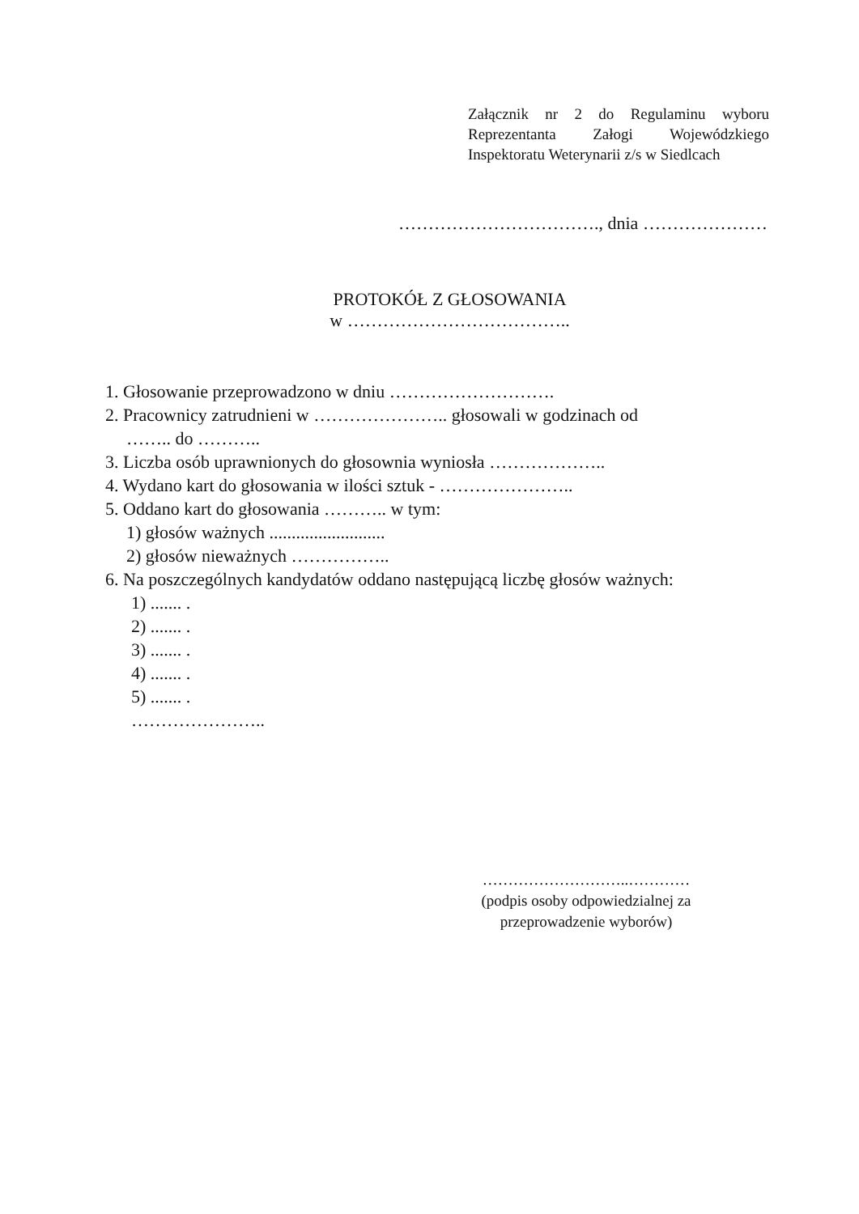Załącznik nr 2 do Regulaminu wyboru Reprezentanta Załogi Wojewódzkiego Inspektoratu Weterynarii z/s w Siedlcach
……………………………., dnia …………………
PROTOKÓŁ Z GŁOSOWANIA
w ………………………………..
1. Głosowanie przeprowadzono w dniu ……………………….
2. Pracownicy zatrudnieni w ………………….. głosowali w godzinach od
…….. do ………..
3. Liczba osób uprawnionych do głosownia wyniosła ………………..
4. Wydano kart do głosowania w ilości sztuk - …………………..
5. Oddano kart do głosowania ……….. w tym:
1) głosów ważnych ..........................
2) głosów nieważnych ……………..
6. Na poszczególnych kandydatów oddano następującą liczbę głosów ważnych:
1) ....... .
2) ....... .
3) ....... .
4) ....... .
5) ....... .
…………………..
………………………..…………
(podpis osoby odpowiedzialnej za przeprowadzenie wyborów)